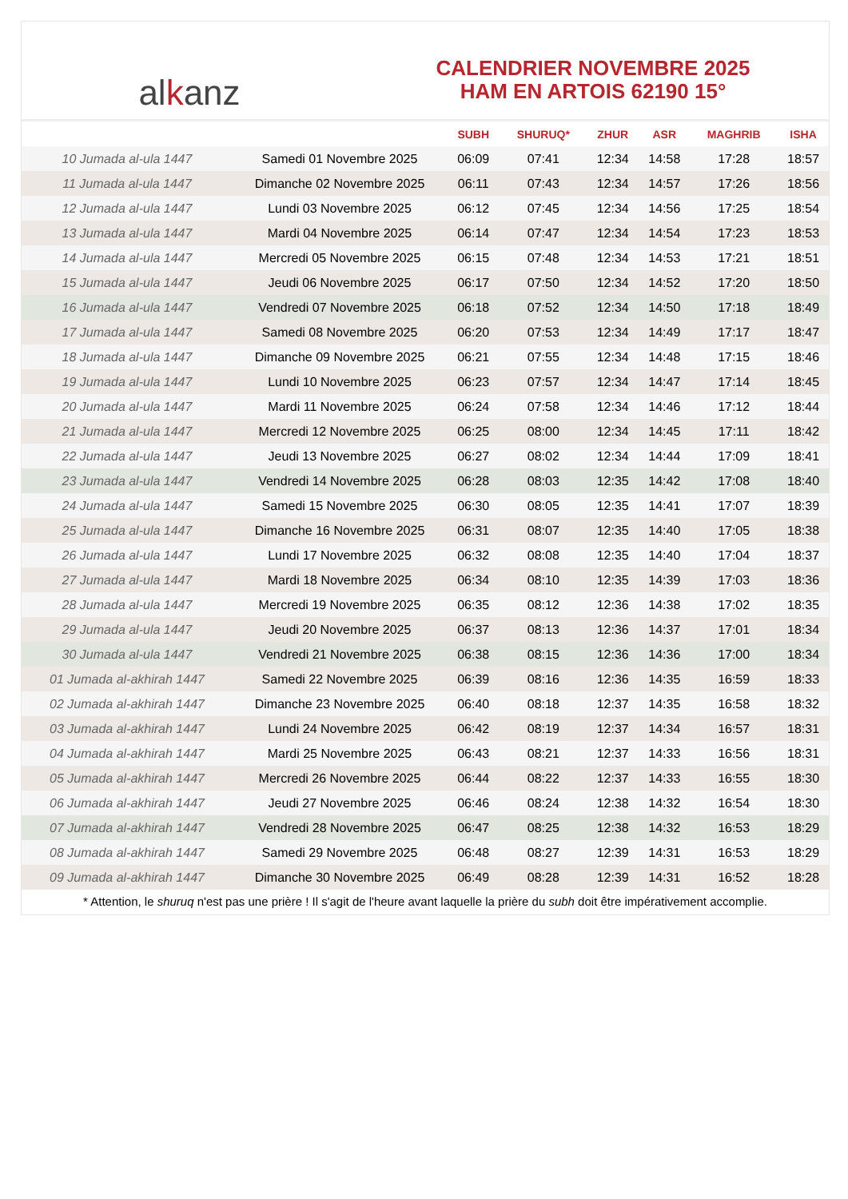al k anz
CALENDRIER NOVEMBRE 2025
HAM EN ARTOIS 62190 15°
| | | SUBH | SHURUQ* | ZHUR | ASR | MAGHRIB | ISHA |
| --- | --- | --- | --- | --- | --- | --- | --- |
| 10 Jumada al-ula 1447 | Samedi 01 Novembre 2025 | 06:09 | 07:41 | 12:34 | 14:58 | 17:28 | 18:57 |
| 11 Jumada al-ula 1447 | Dimanche 02 Novembre 2025 | 06:11 | 07:43 | 12:34 | 14:57 | 17:26 | 18:56 |
| 12 Jumada al-ula 1447 | Lundi 03 Novembre 2025 | 06:12 | 07:45 | 12:34 | 14:56 | 17:25 | 18:54 |
| 13 Jumada al-ula 1447 | Mardi 04 Novembre 2025 | 06:14 | 07:47 | 12:34 | 14:54 | 17:23 | 18:53 |
| 14 Jumada al-ula 1447 | Mercredi 05 Novembre 2025 | 06:15 | 07:48 | 12:34 | 14:53 | 17:21 | 18:51 |
| 15 Jumada al-ula 1447 | Jeudi 06 Novembre 2025 | 06:17 | 07:50 | 12:34 | 14:52 | 17:20 | 18:50 |
| 16 Jumada al-ula 1447 | Vendredi 07 Novembre 2025 | 06:18 | 07:52 | 12:34 | 14:50 | 17:18 | 18:49 |
| 17 Jumada al-ula 1447 | Samedi 08 Novembre 2025 | 06:20 | 07:53 | 12:34 | 14:49 | 17:17 | 18:47 |
| 18 Jumada al-ula 1447 | Dimanche 09 Novembre 2025 | 06:21 | 07:55 | 12:34 | 14:48 | 17:15 | 18:46 |
| 19 Jumada al-ula 1447 | Lundi 10 Novembre 2025 | 06:23 | 07:57 | 12:34 | 14:47 | 17:14 | 18:45 |
| 20 Jumada al-ula 1447 | Mardi 11 Novembre 2025 | 06:24 | 07:58 | 12:34 | 14:46 | 17:12 | 18:44 |
| 21 Jumada al-ula 1447 | Mercredi 12 Novembre 2025 | 06:25 | 08:00 | 12:34 | 14:45 | 17:11 | 18:42 |
| 22 Jumada al-ula 1447 | Jeudi 13 Novembre 2025 | 06:27 | 08:02 | 12:34 | 14:44 | 17:09 | 18:41 |
| 23 Jumada al-ula 1447 | Vendredi 14 Novembre 2025 | 06:28 | 08:03 | 12:35 | 14:42 | 17:08 | 18:40 |
| 24 Jumada al-ula 1447 | Samedi 15 Novembre 2025 | 06:30 | 08:05 | 12:35 | 14:41 | 17:07 | 18:39 |
| 25 Jumada al-ula 1447 | Dimanche 16 Novembre 2025 | 06:31 | 08:07 | 12:35 | 14:40 | 17:05 | 18:38 |
| 26 Jumada al-ula 1447 | Lundi 17 Novembre 2025 | 06:32 | 08:08 | 12:35 | 14:40 | 17:04 | 18:37 |
| 27 Jumada al-ula 1447 | Mardi 18 Novembre 2025 | 06:34 | 08:10 | 12:35 | 14:39 | 17:03 | 18:36 |
| 28 Jumada al-ula 1447 | Mercredi 19 Novembre 2025 | 06:35 | 08:12 | 12:36 | 14:38 | 17:02 | 18:35 |
| 29 Jumada al-ula 1447 | Jeudi 20 Novembre 2025 | 06:37 | 08:13 | 12:36 | 14:37 | 17:01 | 18:34 |
| 30 Jumada al-ula 1447 | Vendredi 21 Novembre 2025 | 06:38 | 08:15 | 12:36 | 14:36 | 17:00 | 18:34 |
| 01 Jumada al-akhirah 1447 | Samedi 22 Novembre 2025 | 06:39 | 08:16 | 12:36 | 14:35 | 16:59 | 18:33 |
| 02 Jumada al-akhirah 1447 | Dimanche 23 Novembre 2025 | 06:40 | 08:18 | 12:37 | 14:35 | 16:58 | 18:32 |
| 03 Jumada al-akhirah 1447 | Lundi 24 Novembre 2025 | 06:42 | 08:19 | 12:37 | 14:34 | 16:57 | 18:31 |
| 04 Jumada al-akhirah 1447 | Mardi 25 Novembre 2025 | 06:43 | 08:21 | 12:37 | 14:33 | 16:56 | 18:31 |
| 05 Jumada al-akhirah 1447 | Mercredi 26 Novembre 2025 | 06:44 | 08:22 | 12:37 | 14:33 | 16:55 | 18:30 |
| 06 Jumada al-akhirah 1447 | Jeudi 27 Novembre 2025 | 06:46 | 08:24 | 12:38 | 14:32 | 16:54 | 18:30 |
| 07 Jumada al-akhirah 1447 | Vendredi 28 Novembre 2025 | 06:47 | 08:25 | 12:38 | 14:32 | 16:53 | 18:29 |
| 08 Jumada al-akhirah 1447 | Samedi 29 Novembre 2025 | 06:48 | 08:27 | 12:39 | 14:31 | 16:53 | 18:29 |
| 09 Jumada al-akhirah 1447 | Dimanche 30 Novembre 2025 | 06:49 | 08:28 | 12:39 | 14:31 | 16:52 | 18:28 |
* Attention, le shuruq n'est pas une prière ! Il s'agit de l'heure avant laquelle la prière du subh doit être impérativement accomplie.